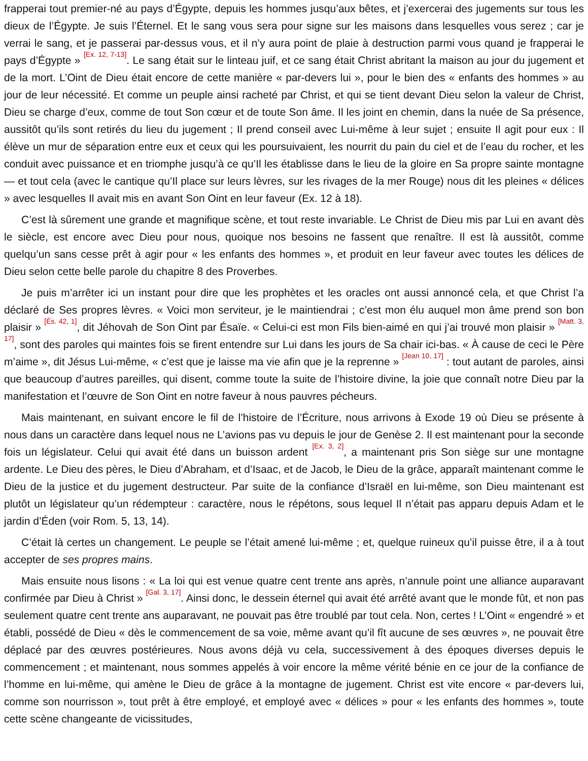frapperai tout premier-né au pays d’Égypte, depuis les hommes jusqu’aux bêtes, et j’exercerai des jugements sur tous les dieux de l’Égypte. Je suis l’Éternel. Et le sang vous sera pour signe sur les maisons dans lesquelles vous serez ; car je verrai le sang, et je passerai par-dessus vous, et il n’y aura point de plaie à destruction parmi vous quand je frapperai le pays d’Égypte » <sup>[Ex. 12, 7-13]</sup>. Le sang était sur le linteau juif, et ce sang était Christ abritant la maison au jour du jugement et de la mort. L’Oint de Dieu était encore de cette manière « par-devers lui », pour le bien des « enfants des hommes » au jour de leur nécessité. Et comme un peuple ainsi racheté par Christ, et qui se tient devant Dieu selon la valeur de Christ, Dieu se charge d’eux, comme de tout Son cœur et de toute Son âme. Il les joint en chemin, dans la nuée de Sa présence, aussitôt qu’ils sont retirés du lieu du jugement ; Il prend conseil avec Lui-même à leur sujet ; ensuite Il agit pour eux : Il élève un mur de séparation entre eux et ceux qui les poursuivaient, les nourrit du pain du ciel et de l’eau du rocher, et les conduit avec puissance et en triomphe jusqu’à ce qu’Il les établisse dans le lieu de la gloire en Sa propre sainte montagne — et tout cela (avec le cantique qu’Il place sur leurs lèvres, sur les rivages de la mer Rouge) nous dit les pleines « délices » avec lesquelles Il avait mis en avant Son Oint en leur faveur (Ex. 12 à 18).
C’est là sûrement une grande et magnifique scène, et tout reste invariable. Le Christ de Dieu mis par Lui en avant dès le siècle, est encore avec Dieu pour nous, quoique nos besoins ne fassent que renaître. Il est là aussitôt, comme quelqu’un sans cesse prêt à agir pour « les enfants des hommes », et produit en leur faveur avec toutes les délices de Dieu selon cette belle parole du chapitre 8 des Proverbes.
Je puis m’arrêter ici un instant pour dire que les prophètes et les oracles ont aussi annoncé cela, et que Christ l’a déclaré de Ses propres lèvres. « Voici mon serviteur, je le maintiendrai ; c’est mon élu auquel mon âme prend son bon plaisir » <sup>[És. 42, 1]</sup>, dit Jéhovah de Son Oint par Ésaïe. « Celui-ci est mon Fils bien-aimé en qui j’ai trouvé mon plaisir » <sup>[Matt. 3, 17]</sup>, sont des paroles qui maintes fois se firent entendre sur Lui dans les jours de Sa chair ici-bas. « À cause de ceci le Père m’aime », dit Jésus Lui-même, « c’est que je laisse ma vie afin que je la reprenne » <sup>[Jean 10, 17]</sup> : tout autant de paroles, ainsi que beaucoup d’autres pareilles, qui disent, comme toute la suite de l’histoire divine, la joie que connaît notre Dieu par la manifestation et l’œuvre de Son Oint en notre faveur à nous pauvres pécheurs.
Mais maintenant, en suivant encore le fil de l’histoire de l’Écriture, nous arrivons à Exode 19 où Dieu se présente à nous dans un caractère dans lequel nous ne L’avions pas vu depuis le jour de Genèse 2. Il est maintenant pour la seconde fois un législateur. Celui qui avait été dans un buisson ardent <sup>[Ex. 3, 2]</sup>, a maintenant pris Son siège sur une montagne ardente. Le Dieu des pères, le Dieu d’Abraham, et d’Isaac, et de Jacob, le Dieu de la grâce, apparaît maintenant comme le Dieu de la justice et du jugement destructeur. Par suite de la confiance d’Israël en lui-même, son Dieu maintenant est plutôt un législateur qu’un rédempteur : caractère, nous le répétons, sous lequel Il n’était pas apparu depuis Adam et le jardin d’Éden (voir Rom. 5, 13, 14).
C’était là certes un changement. Le peuple se l’était amené lui-même ; et, quelque ruineux qu’il puisse être, il a à tout accepter de ses propres mains.
Mais ensuite nous lisons : « La loi qui est venue quatre cent trente ans après, n’annule point une alliance auparavant confirmée par Dieu à Christ » <sup>[Gal. 3, 17]</sup>. Ainsi donc, le dessein éternel qui avait été arrêté avant que le monde fût, et non pas seulement quatre cent trente ans auparavant, ne pouvait pas être troublé par tout cela. Non, certes ! L’Oint « engendré » et établi, possédé de Dieu « dès le commencement de sa voie, même avant qu’il fît aucune de ses œuvres », ne pouvait être déplacé par des œuvres postérieures. Nous avons déjà vu cela, successivement à des époques diverses depuis le commencement ; et maintenant, nous sommes appelés à voir encore la même vérité bénie en ce jour de la confiance de l’homme en lui-même, qui amène le Dieu de grâce à la montagne de jugement. Christ est vite encore « par-devers lui, comme son nourrisson », tout prêt à être employé, et employé avec « délices » pour « les enfants des hommes », toute cette scène changeante de vicissitudes,